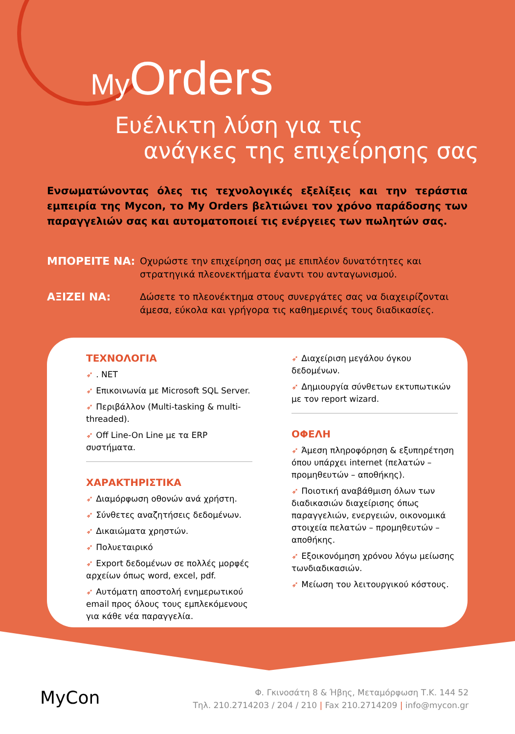My Orders
Ευέλικτη λύση για τις
ανάγκες της επιχείρησης σας
Ενσωματώνοντας όλες τις τεχνολογικές εξελίξεις και την τεράστια εμπειρία της Mycon, το My Orders βελτιώνει τον χρόνο παράδοσης των παραγγελιών σας και αυτοματοποιεί τις ενέργειες των πωλητών σας.
ΜΠΟΡΕΙΤΕ ΝΑ:
Οχυρώστε την επιχείρηση σας με επιπλέον δυνατότητες και στρατηγικά πλεονεκτήματα έναντι του ανταγωνισμού.
ΑΞΙΖΕΙ ΝΑ:
Δώσετε το πλεονέκτημα στους συνεργάτες σας να διαχειρίζονται άμεσα, εύκολα και γρήγορα τις καθημερινές τους διαδικασίες.
ΤΕΧΝΟΛΟΓΙΑ
➶. NET
➶ Επικοινωνία με Microsoft SQL Server.
➶ Περιβάλλον (Multi-tasking & multi-threaded).
➶ Off Line-On Line με τα ERP συστήματα.
ΧΑΡΑΚΤΗΡΙΣΤΙΚΑ
➶ Διαμόρφωση οθονών ανά χρήστη.
➶ Σύνθετες αναζητήσεις δεδομένων.
➶ Δικαιώματα χρηστών.
➶ Πολυεταιρικό
➶ Export δεδομένων σε πολλές μορφές αρχείων όπως word, excel, pdf.
➶ Αυτόματη αποστολή ενημερωτικού email προς όλους τους εμπλεκόμενους για κάθε νέα παραγγελία.
➶ Διαχείριση μεγάλου όγκου δεδομένων.
➶ Δημιουργία σύνθετων εκτυπωτικών με τον report wizard.
ΟΦΕΛΗ
➶ Άμεση πληροφόρηση & εξυπηρέτηση όπου υπάρχει internet (πελατών – προμηθευτών – αποθήκης).
➶ Ποιοτική αναβάθμιση όλων των διαδικασιών διαχείρισης όπως παραγγελιών, ενεργειών, οικονομικά στοιχεία πελατών – προμηθευτών – αποθήκης.
➶ Εξοικονόμηση χρόνου λόγω μείωσης τωνδιαδικασιών.
➶ Μείωση του λειτουργικού κόστους.
MyCon
Φ. Γκινοσάτη 8 & Ήβης, Μεταμόρφωση Τ.Κ. 144 52
Τηλ. 210.2714203 / 204 / 210 | Fax 210.2714209 | info@mycon.gr